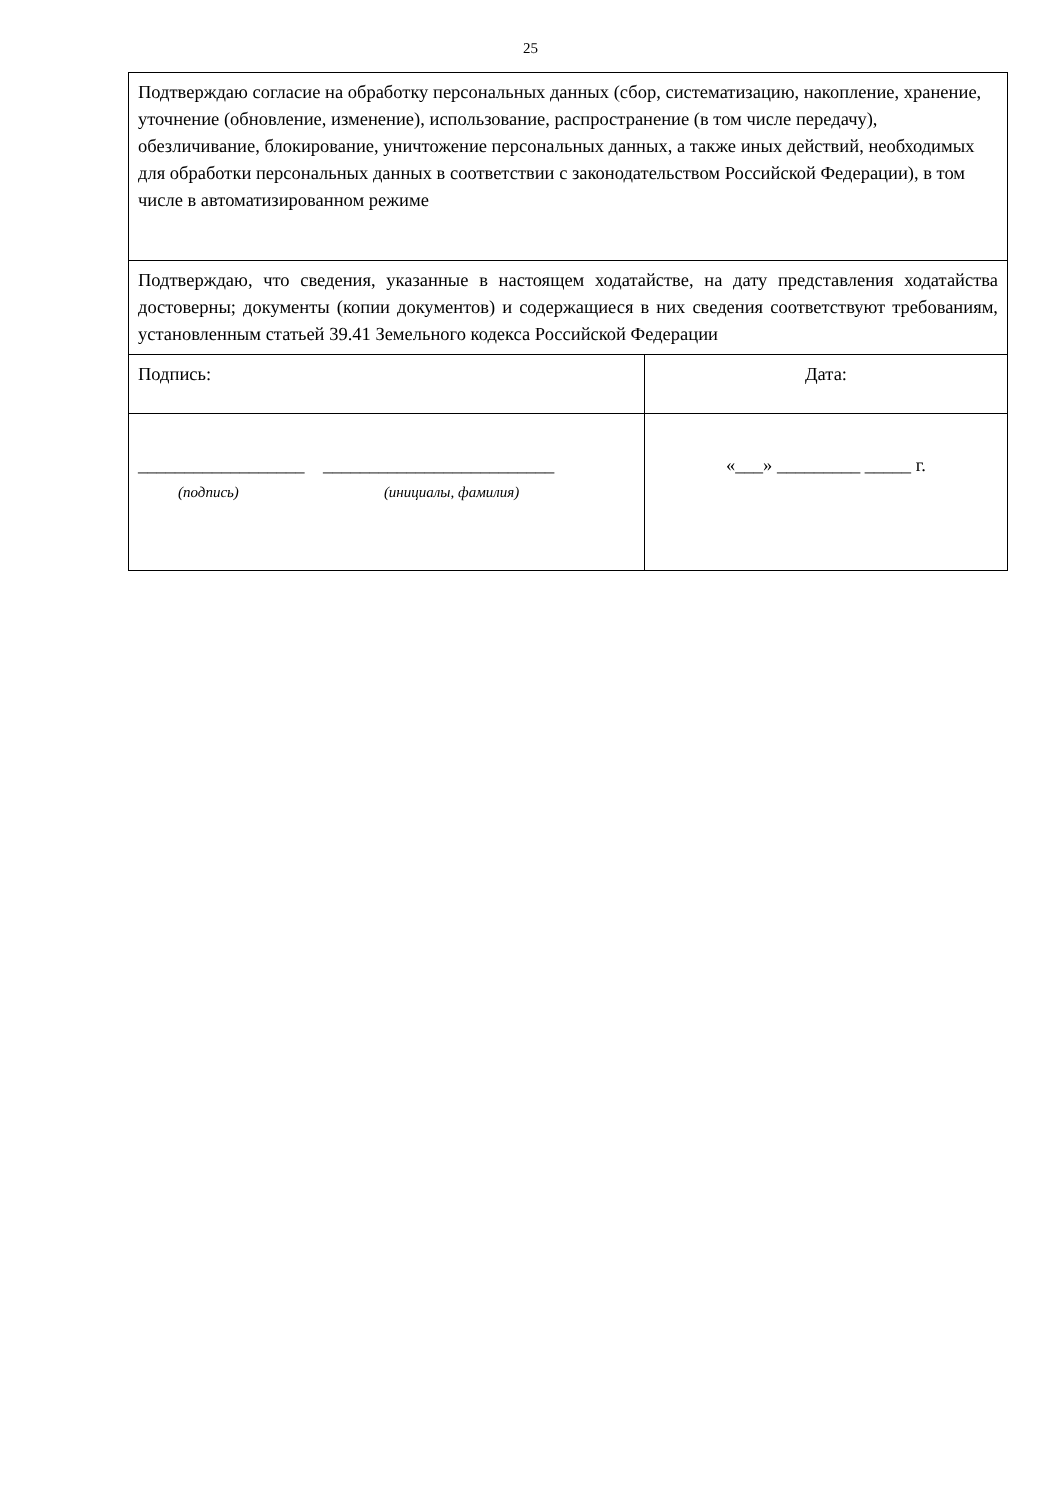25
| Подтверждаю согласие на обработку персональных данных (сбор, систематизацию, накопление, хранение, уточнение (обновление, изменение), использование, распространение (в том числе передачу), обезличивание, блокирование, уничтожение персональных данных, а также иных действий, необходимых для обработки персональных данных в соответствии с законодательством Российской Федерации), в том числе в автоматизированном режиме | |
| Подтверждаю, что сведения, указанные в настоящем ходатайстве, на дату представления ходатайства достоверны; документы (копии документов) и содержащиеся в них сведения соответствуют требованиям, установленным статьей 39.41 Земельного кодекса Российской Федерации | |
| Подпись: | Дата: |
| __________________ _________________________ (подпись) (инициалы, фамилия) | «___» _________ _____ г. |